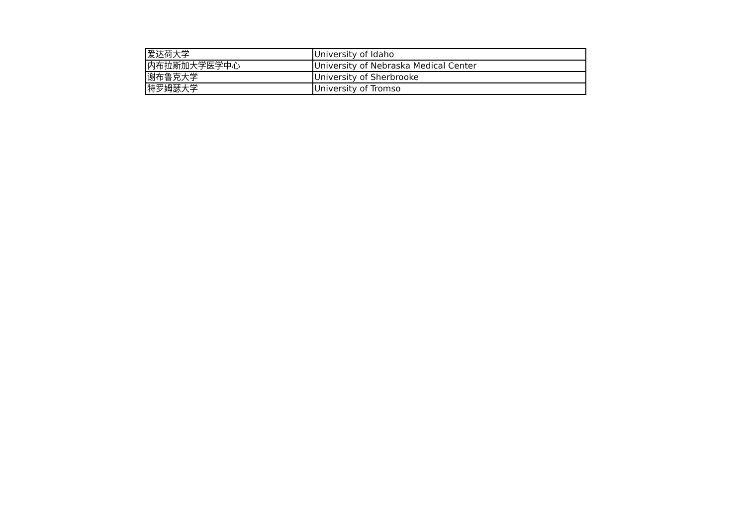| 爱达荷大学 | University of Idaho |
| 内布拉斯加大学医学中心 | University of Nebraska Medical Center |
| 谢布鲁克大学 | University of Sherbrooke |
| 特罗姆瑟大学 | University of Tromso |